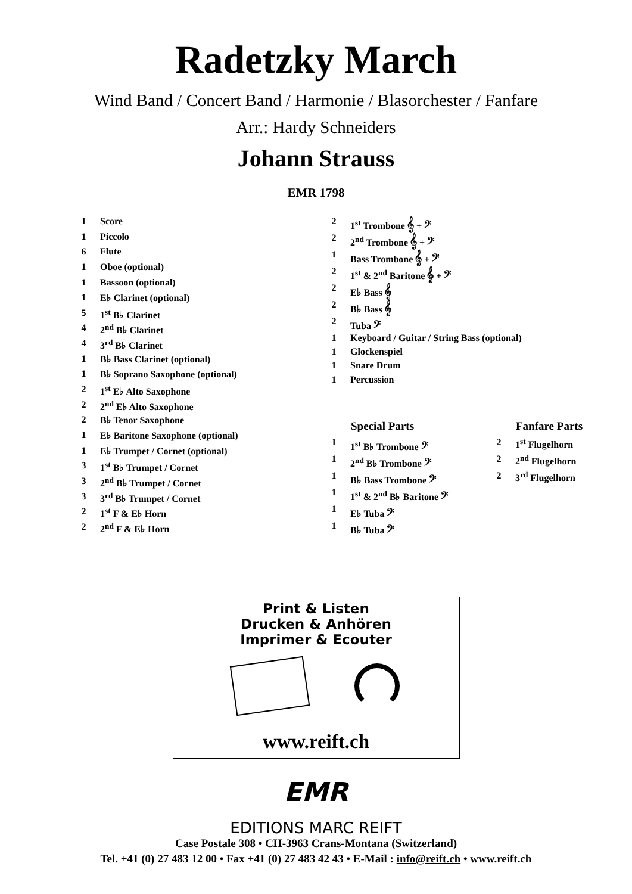Radetzky March
Wind Band / Concert Band / Harmonie / Blasorchester / Fanfare
Arr.: Hardy Schneiders
Johann Strauss
EMR 1798
| 1 | Score |
| 1 | Piccolo |
| 6 | Flute |
| 1 | Oboe (optional) |
| 1 | Bassoon (optional) |
| 1 | E♭ Clarinet (optional) |
| 5 | 1<sup>st</sup> B♭ Clarinet |
| 4 | 2<sup>nd</sup> B♭ Clarinet |
| 4 | 3<sup>rd</sup> B♭ Clarinet |
| 1 | B♭ Bass Clarinet (optional) |
| 1 | B♭ Soprano Saxophone (optional) |
| 2 | 1<sup>st</sup> E♭ Alto Saxophone |
| 2 | 2<sup>nd</sup> E♭ Alto Saxophone |
| 2 | B♭ Tenor Saxophone |
| 1 | E♭ Baritone Saxophone (optional) |
| 1 | E♭ Trumpet / Cornet (optional) |
| 3 | 1<sup>st</sup> B♭ Trumpet / Cornet |
| 3 | 2<sup>nd</sup> B♭ Trumpet / Cornet |
| 3 | 3<sup>rd</sup> B♭ Trumpet / Cornet |
| 2 | 1<sup>st</sup> F & E♭ Horn |
| 2 | 2<sup>nd</sup> F & E♭ Horn |
| 2 | 1<sup>st</sup> Trombone 𝄞 + 𝄢 | | |
| 2 | 2<sup>nd</sup> Trombone 𝄞 + 𝄢 | | |
| 1 | Bass Trombone 𝄞 + 𝄢 | | |
| 2 | 1<sup>st</sup> & 2<sup>nd</sup> Baritone 𝄞 + 𝄢 | | |
| 2 | E♭ Bass 𝄞 | | |
| 2 | B♭ Bass 𝄞 | | |
| 2 | Tuba 𝄢 | | |
| 1 | Keyboard / Guitar / String Bass (optional) | | |
| 1 | Glockenspiel | | |
| 1 | Snare Drum | | |
| 1 | Percussion | | |
| | Special Parts | | Fanfare Parts |
| 1 | 1<sup>st</sup> B♭ Trombone 𝄢 | 2 | 1<sup>st</sup> Flugelhorn |
| 1 | 2<sup>nd</sup> B♭ Trombone 𝄢 | 2 | 2<sup>nd</sup> Flugelhorn |
| 1 | B♭ Bass Trombone 𝄢 | 2 | 3<sup>rd</sup> Flugelhorn |
| 1 | 1<sup>st</sup> & 2<sup>nd</sup> B♭ Baritone 𝄢 | | |
| 1 | E♭ Tuba 𝄢 | | |
| 1 | B♭ Tuba 𝄢 | | |
Print & Listen
Drucken & Anhören
Imprimer & Ecouter
www.reift.ch
EMR
EDITIONS MARC REIFT
Case Postale 308 • CH-3963 Crans-Montana (Switzerland)
Tel. +41 (0) 27 483 12 00 • Fax +41 (0) 27 483 42 43 • E-Mail : info@reift.ch • www.reift.ch